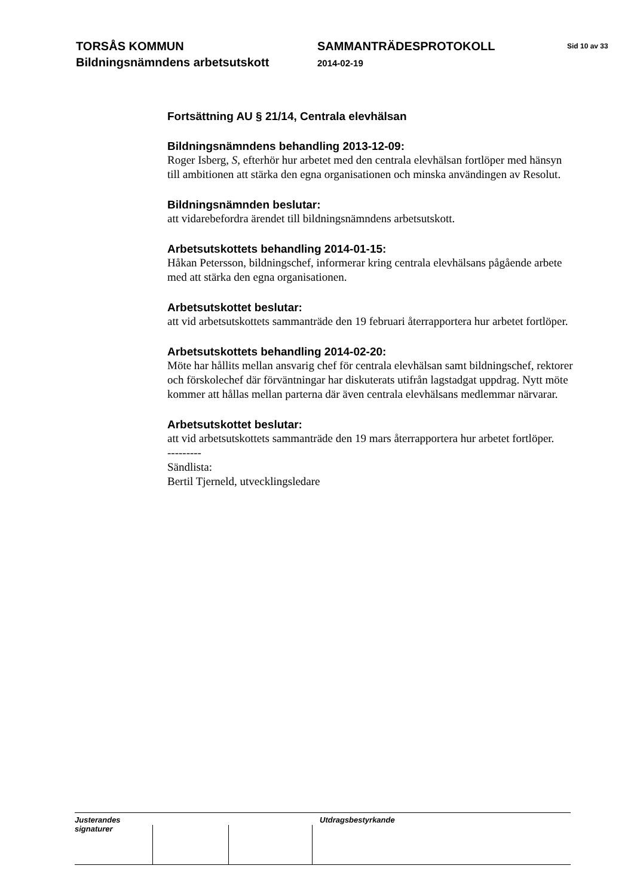TORSÅS KOMMUN
Bildningsnämndens arbetsutskott
SAMMANTRÄDESPROTOKOLL
2014-02-19
Sid 10 av 33
Fortsättning AU § 21/14, Centrala elevhälsan
Bildningsnämndens behandling 2013-12-09:
Roger Isberg, S, efterhör hur arbetet med den centrala elevhälsan fortlöper med hänsyn till ambitionen att stärka den egna organisationen och minska användingen av Resolut.
Bildningsnämnden beslutar:
att vidarebefordra ärendet till bildningsnämndens arbetsutskott.
Arbetsutskottets behandling 2014-01-15:
Håkan Petersson, bildningschef, informerar kring centrala elevhälsans pågående arbete med att stärka den egna organisationen.
Arbetsutskottet beslutar:
att vid arbetsutskottets sammanträde den 19 februari återrapportera hur arbetet fortlöper.
Arbetsutskottets behandling 2014-02-20:
Möte har hållits mellan ansvarig chef för centrala elevhälsan samt bildningschef, rektorer och förskolechef där förväntningar har diskuterats utifrån lagstadgat uppdrag. Nytt möte kommer att hållas mellan parterna där även centrala elevhälsans medlemmar närvarar.
Arbetsutskottet beslutar:
att vid arbetsutskottets sammanträde den 19 mars återrapportera hur arbetet fortlöper.
---------
Sändlista:
Bertil Tjerneld, utvecklingsledare
Justerandes signaturer
Utdragsbestyrkande